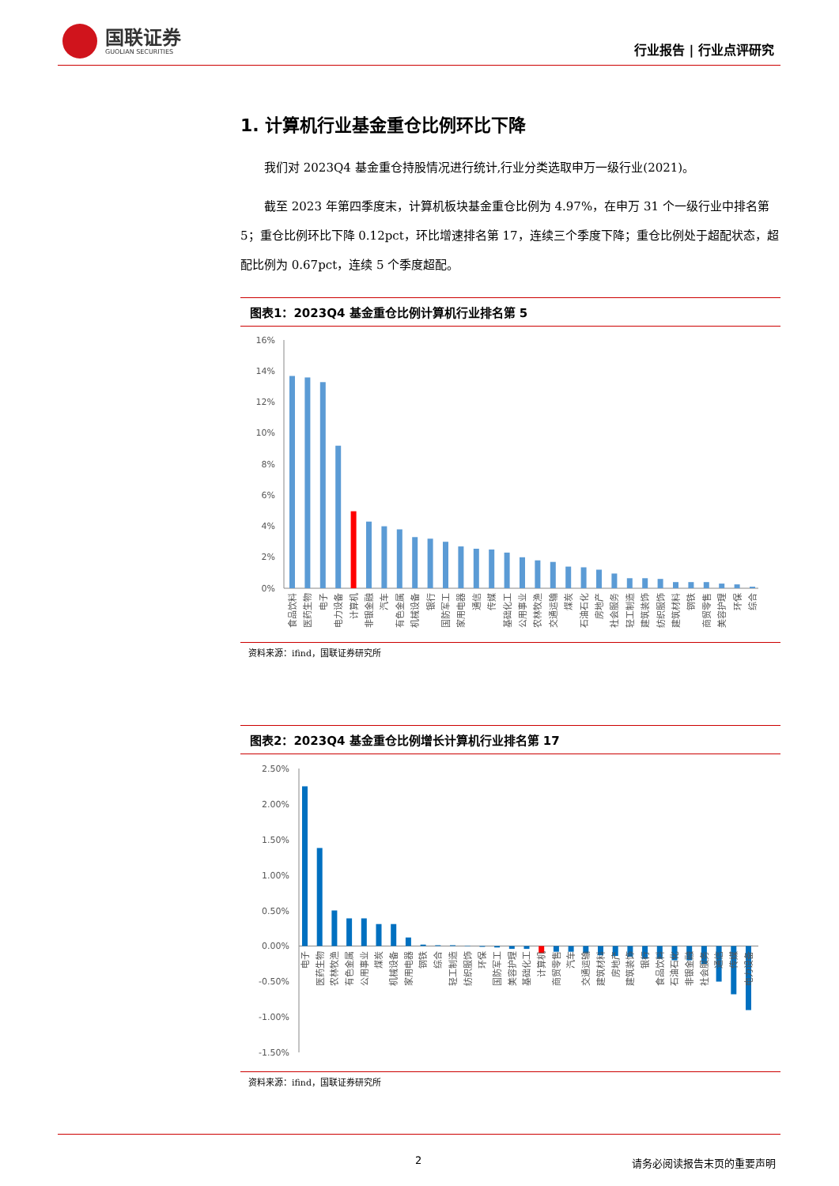国联证券
GUOLIAN SECURITIES
行业报告 | 行业点评研究
1. 计算机行业基金重仓比例环比下降
我们对 2023Q4 基金重仓持股情况进行统计,行业分类选取申万一级行业(2021)。
截至 2023 年第四季度末，计算机板块基金重仓比例为 4.97%，在申万 31 个一级行业中排名第 5；重仓比例环比下降 0.12pct，环比增速排名第 17，连续三个季度下降；重仓比例处于超配状态，超配比例为 0.67pct，连续 5 个季度超配。
图表1：2023Q4 基金重仓比例计算机行业排名第 5
16%
14%
12%
10%
8%
6%
4%
2%
0%
食品饮料
医药生物
电子
电力设备
计算机
非银金融
汽车
有色金属
机械设备
银行
国防军工
家用电器
通信
传媒
基础化工
公用事业
农林牧渔
交通运输
煤炭
石油石化
房地产
社会服务
轻工制造
建筑装饰
纺织服饰
建筑材料
钢铁
商贸零售
美容护理
环保
综合
资料来源：ifind，国联证券研究所
图表2：2023Q4 基金重仓比例增长计算机行业排名第 17
2.50%
2.00%
1.50%
1.00%
0.50%
0.00%
-0.50%
-1.00%
-1.50%
电子
医药生物
农林牧渔
有色金属
公用事业
煤炭
机械设备
家用电器
钢铁
综合
轻工制造
纺织服饰
环保
国防军工
美容护理
基础化工
计算机
商贸零售
汽车
交通运输
建筑材料
房地产
建筑装饰
银行
食品饮料
石油石化
非银金融
社会服务
通信
传媒
电力设备
资料来源：ifind，国联证券研究所
2 请务必阅读报告末页的重要声明